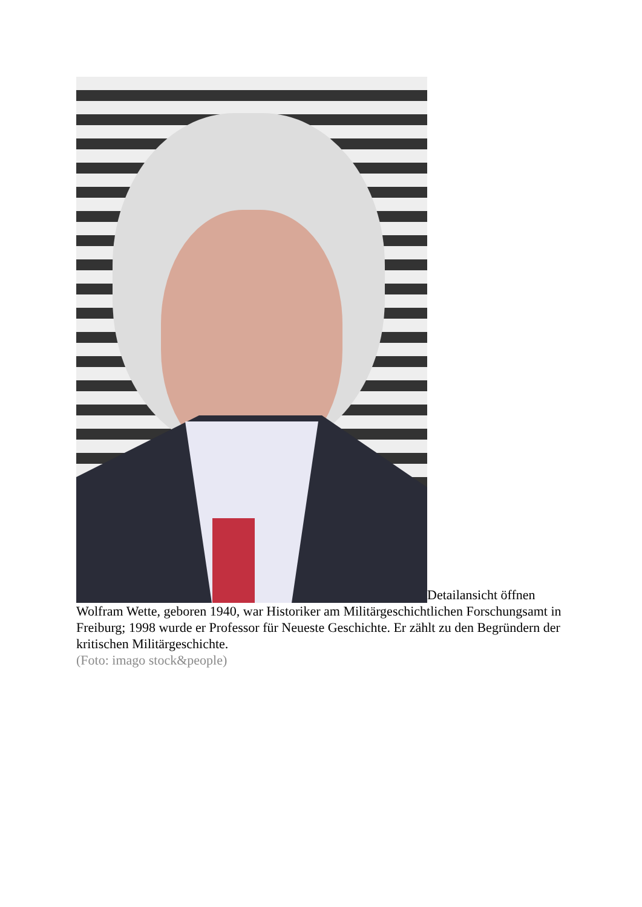Detailansicht öffnen
Wolfram Wette, geboren 1940, war Historiker am Militärgeschichtlichen Forschungsamt in Freiburg; 1998 wurde er Professor für Neueste Geschichte. Er zählt zu den Begründern der kritischen Militärgeschichte.
(Foto: imago stock&people)